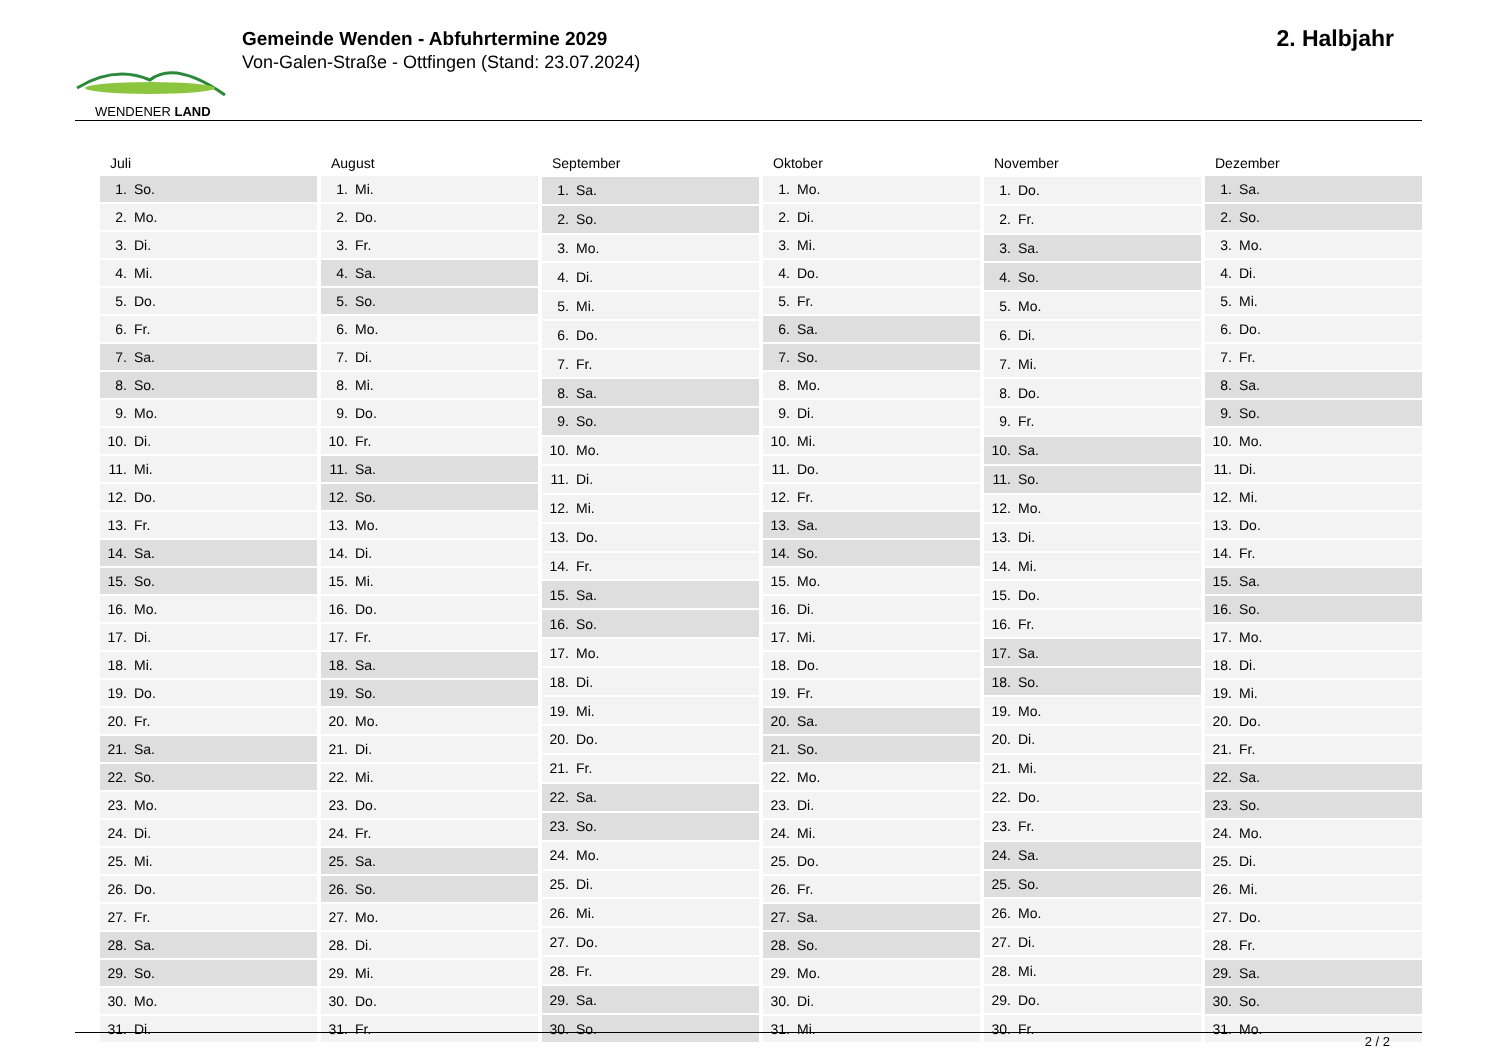WENDENER LAND
Gemeinde Wenden - Abfuhrtermine 2029
Von-Galen-Straße - Ottfingen (Stand: 23.07.2024)
2. Halbjahr
| Juli | |
| --- | --- |
| 1. | So. |
| 2. | Mo. |
| 3. | Di. |
| 4. | Mi. |
| 5. | Do. |
| 6. | Fr. |
| 7. | Sa. |
| 8. | So. |
| 9. | Mo. |
| 10. | Di. |
| 11. | Mi. |
| 12. | Do. |
| 13. | Fr. |
| 14. | Sa. |
| 15. | So. |
| 16. | Mo. |
| 17. | Di. |
| 18. | Mi. |
| 19. | Do. |
| 20. | Fr. |
| 21. | Sa. |
| 22. | So. |
| 23. | Mo. |
| 24. | Di. |
| 25. | Mi. |
| 26. | Do. |
| 27. | Fr. |
| 28. | Sa. |
| 29. | So. |
| 30. | Mo. |
| 31. | Di. |
| August | |
| --- | --- |
| 1. | Mi. |
| 2. | Do. |
| 3. | Fr. |
| 4. | Sa. |
| 5. | So. |
| 6. | Mo. |
| 7. | Di. |
| 8. | Mi. |
| 9. | Do. |
| 10. | Fr. |
| 11. | Sa. |
| 12. | So. |
| 13. | Mo. |
| 14. | Di. |
| 15. | Mi. |
| 16. | Do. |
| 17. | Fr. |
| 18. | Sa. |
| 19. | So. |
| 20. | Mo. |
| 21. | Di. |
| 22. | Mi. |
| 23. | Do. |
| 24. | Fr. |
| 25. | Sa. |
| 26. | So. |
| 27. | Mo. |
| 28. | Di. |
| 29. | Mi. |
| 30. | Do. |
| 31. | Fr. |
| September | |
| --- | --- |
| 1. | Sa. |
| 2. | So. |
| 3. | Mo. |
| 4. | Di. |
| 5. | Mi. |
| 6. | Do. |
| 7. | Fr. |
| 8. | Sa. |
| 9. | So. |
| 10. | Mo. |
| 11. | Di. |
| 12. | Mi. |
| 13. | Do. |
| 14. | Fr. |
| 15. | Sa. |
| 16. | So. |
| 17. | Mo. |
| 18. | Di. |
| 19. | Mi. |
| 20. | Do. |
| 21. | Fr. |
| 22. | Sa. |
| 23. | So. |
| 24. | Mo. |
| 25. | Di. |
| 26. | Mi. |
| 27. | Do. |
| 28. | Fr. |
| 29. | Sa. |
| 30. | So. |
| Oktober | |
| --- | --- |
| 1. | Mo. |
| 2. | Di. |
| 3. | Mi. |
| 4. | Do. |
| 5. | Fr. |
| 6. | Sa. |
| 7. | So. |
| 8. | Mo. |
| 9. | Di. |
| 10. | Mi. |
| 11. | Do. |
| 12. | Fr. |
| 13. | Sa. |
| 14. | So. |
| 15. | Mo. |
| 16. | Di. |
| 17. | Mi. |
| 18. | Do. |
| 19. | Fr. |
| 20. | Sa. |
| 21. | So. |
| 22. | Mo. |
| 23. | Di. |
| 24. | Mi. |
| 25. | Do. |
| 26. | Fr. |
| 27. | Sa. |
| 28. | So. |
| 29. | Mo. |
| 30. | Di. |
| 31. | Mi. |
| November | |
| --- | --- |
| 1. | Do. |
| 2. | Fr. |
| 3. | Sa. |
| 4. | So. |
| 5. | Mo. |
| 6. | Di. |
| 7. | Mi. |
| 8. | Do. |
| 9. | Fr. |
| 10. | Sa. |
| 11. | So. |
| 12. | Mo. |
| 13. | Di. |
| 14. | Mi. |
| 15. | Do. |
| 16. | Fr. |
| 17. | Sa. |
| 18. | So. |
| 19. | Mo. |
| 20. | Di. |
| 21. | Mi. |
| 22. | Do. |
| 23. | Fr. |
| 24. | Sa. |
| 25. | So. |
| 26. | Mo. |
| 27. | Di. |
| 28. | Mi. |
| 29. | Do. |
| 30. | Fr. |
| Dezember | |
| --- | --- |
| 1. | Sa. |
| 2. | So. |
| 3. | Mo. |
| 4. | Di. |
| 5. | Mi. |
| 6. | Do. |
| 7. | Fr. |
| 8. | Sa. |
| 9. | So. |
| 10. | Mo. |
| 11. | Di. |
| 12. | Mi. |
| 13. | Do. |
| 14. | Fr. |
| 15. | Sa. |
| 16. | So. |
| 17. | Mo. |
| 18. | Di. |
| 19. | Mi. |
| 20. | Do. |
| 21. | Fr. |
| 22. | Sa. |
| 23. | So. |
| 24. | Mo. |
| 25. | Di. |
| 26. | Mi. |
| 27. | Do. |
| 28. | Fr. |
| 29. | Sa. |
| 30. | So. |
| 31. | Mo. |
2 / 2